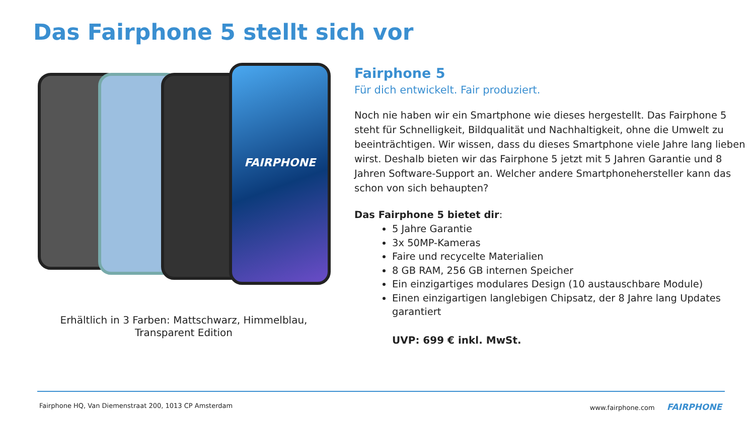Das Fairphone 5 stellt sich vor
FAIRPHONE
Erhältlich in 3 Farben: Mattschwarz, Himmelblau,
Transparent Edition
Fairphone 5
Für dich entwickelt. Fair produziert.
Noch nie haben wir ein Smartphone wie dieses hergestellt. Das Fairphone 5 steht für Schnelligkeit, Bildqualität und Nachhaltigkeit, ohne die Umwelt zu beeinträchtigen. Wir wissen, dass du dieses Smartphone viele Jahre lang lieben wirst. Deshalb bieten wir das Fairphone 5 jetzt mit 5 Jahren Garantie und 8 Jahren Software-Support an. Welcher andere Smartphonehersteller kann das schon von sich behaupten?
Das Fairphone 5 bietet dir:
5 Jahre Garantie
3x 50MP-Kameras
Faire und recycelte Materialien
8 GB RAM, 256 GB internen Speicher
Ein einzigartiges modulares Design (10 austauschbare Module)
Einen einzigartigen langlebigen Chipsatz, der 8 Jahre lang Updates garantiert
UVP: 699 € inkl. MwSt.
Fairphone HQ, Van Diemenstraat 200, 1013 CP Amsterdam
www.fairphone.com FAIRPHONE